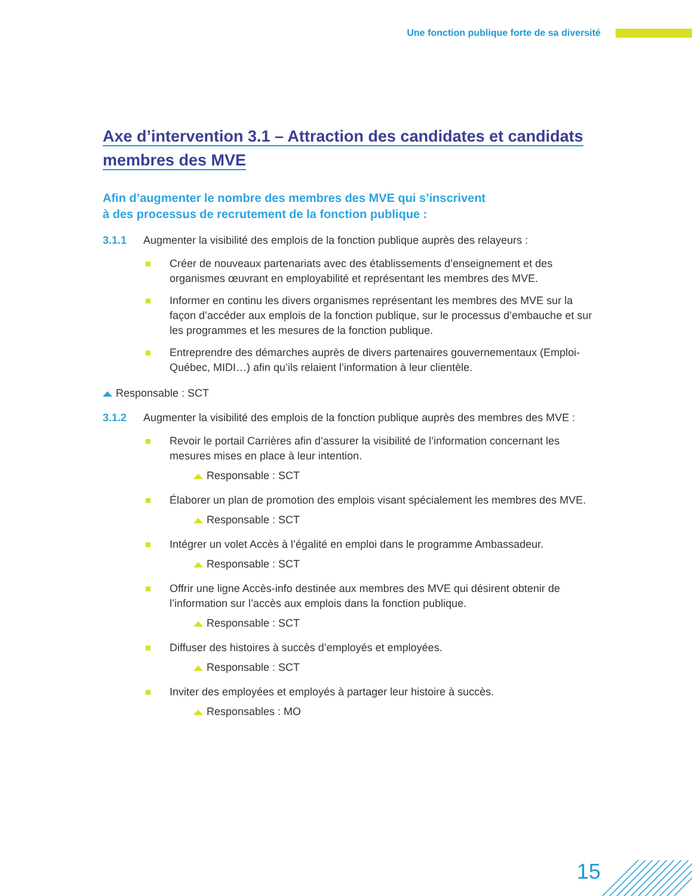Une fonction publique forte de sa diversité
Axe d’intervention 3.1 – Attraction des candidates et candidats
membres des MVE
Afin d’augmenter le nombre des membres des MVE qui s’inscrivent
à des processus de recrutement de la fonction publique :
3.1.1 Augmenter la visibilité des emplois de la fonction publique auprès des relayeurs :
Créer de nouveaux partenariats avec des établissements d’enseignement et des organismes œuvrant en employabilité et représentant les membres des MVE.
Informer en continu les divers organismes représentant les membres des MVE sur la façon d’accéder aux emplois de la fonction publique, sur le processus d’embauche et sur les programmes et les mesures de la fonction publique.
Entreprendre des démarches auprès de divers partenaires gouvernementaux (Emploi-Québec, MIDI…) afin qu’ils relaient l’information à leur clientèle.
Responsable : SCT
3.1.2 Augmenter la visibilité des emplois de la fonction publique auprès des membres des MVE :
Revoir le portail Carrières afin d’assurer la visibilité de l’information concernant les mesures mises en place à leur intention.
Responsable : SCT
Élaborer un plan de promotion des emplois visant spécialement les membres des MVE.
Responsable : SCT
Intégrer un volet Accès à l’égalité en emploi dans le programme Ambassadeur.
Responsable : SCT
Offrir une ligne Accès-info destinée aux membres des MVE qui désirent obtenir de l’information sur l’accès aux emplois dans la fonction publique.
Responsable : SCT
Diffuser des histoires à succès d’employés et employées.
Responsable : SCT
Inviter des employées et employés à partager leur histoire à succès.
Responsables : MO
15